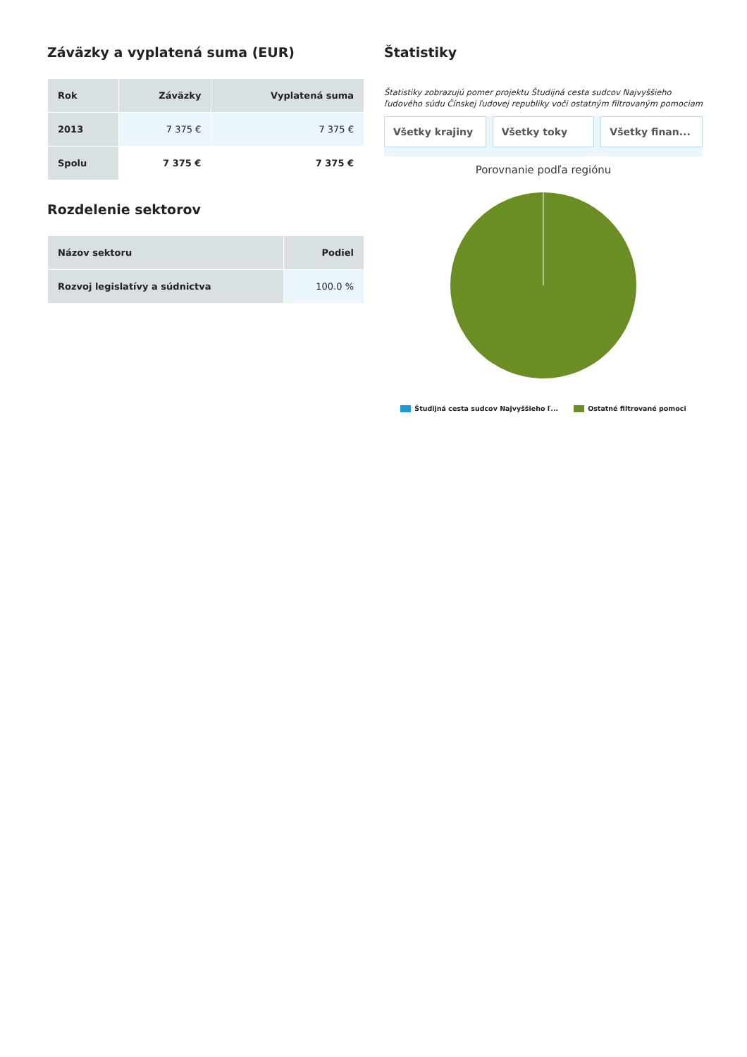Záväzky a vyplatená suma (EUR)
| Rok | Záväzky | Vyplatená suma |
| --- | --- | --- |
| 2013 | 7 375 € | 7 375 € |
| Spolu | 7 375 € | 7 375 € |
Rozdelenie sektorov
| Názov sektoru | Podiel |
| --- | --- |
| Rozvoj legislatívy a súdnictva | 100.0 % |
Štatistiky
Štatistiky zobrazujú pomer projektu Študijná cesta sudcov Najvyššieho ľudového súdu Čínskej ľudovej republiky voči ostatným filtrovaným pomociam
Všetky krajiny Všetky toky Všetky finan...
Porovnanie podľa regiónu
Študijná cesta sudcov Najvyššieho ľ... Ostatné filtrované pomoci